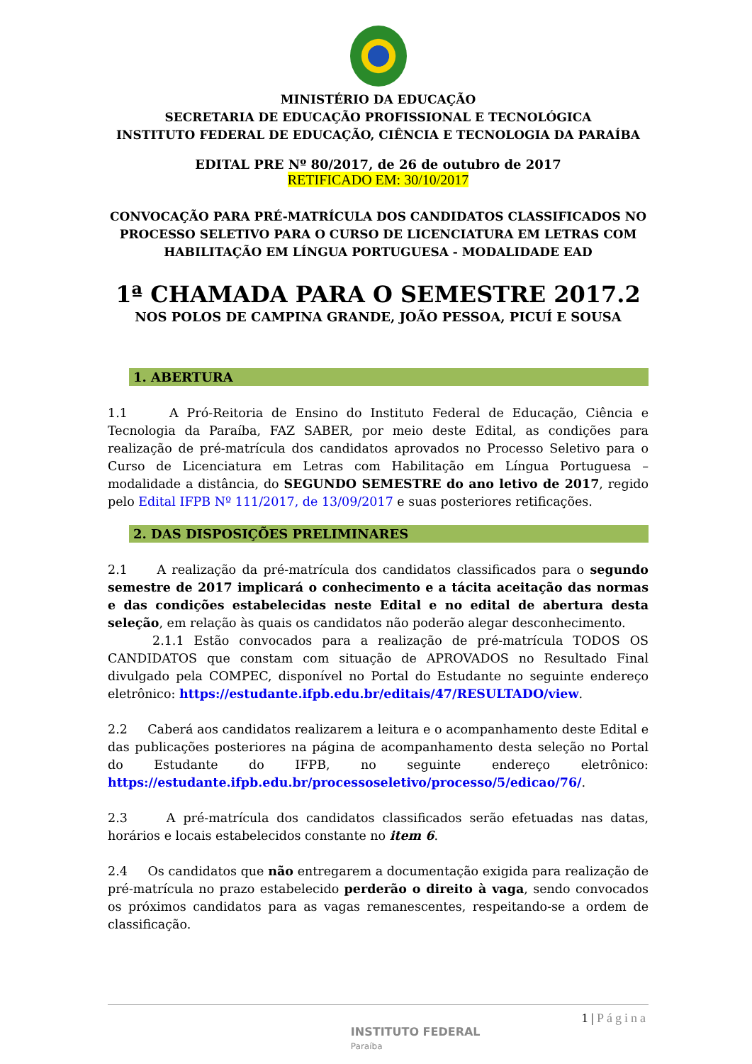MINISTÉRIO DA EDUCAÇÃO
SECRETARIA DE EDUCAÇÃO PROFISSIONAL E TECNOLÓGICA
INSTITUTO FEDERAL DE EDUCAÇÃO, CIÊNCIA E TECNOLOGIA DA PARAÍBA
EDITAL PRE Nº 80/2017, de 26 de outubro de 2017
RETIFICADO EM: 30/10/2017
CONVOCAÇÃO PARA PRÉ-MATRÍCULA DOS CANDIDATOS CLASSIFICADOS NO PROCESSO SELETIVO PARA O CURSO DE LICENCIATURA EM LETRAS COM HABILITAÇÃO EM LÍNGUA PORTUGUESA - MODALIDADE EAD
1ª CHAMADA PARA O SEMESTRE 2017.2
NOS POLOS DE CAMPINA GRANDE, JOÃO PESSOA, PICUÍ E SOUSA
1. ABERTURA
1.1 A Pró-Reitoria de Ensino do Instituto Federal de Educação, Ciência e Tecnologia da Paraíba, FAZ SABER, por meio deste Edital, as condições para realização de pré-matrícula dos candidatos aprovados no Processo Seletivo para o Curso de Licenciatura em Letras com Habilitação em Língua Portuguesa – modalidade a distância, do SEGUNDO SEMESTRE do ano letivo de 2017, regido pelo Edital IFPB Nº 111/2017, de 13/09/2017 e suas posteriores retificações.
2. DAS DISPOSIÇÕES PRELIMINARES
2.1 A realização da pré-matrícula dos candidatos classificados para o segundo semestre de 2017 implicará o conhecimento e a tácita aceitação das normas e das condições estabelecidas neste Edital e no edital de abertura desta seleção, em relação às quais os candidatos não poderão alegar desconhecimento.
2.1.1 Estão convocados para a realização de pré-matrícula TODOS OS CANDIDATOS que constam com situação de APROVADOS no Resultado Final divulgado pela COMPEC, disponível no Portal do Estudante no seguinte endereço eletrônico: https://estudante.ifpb.edu.br/editais/47/RESULTADO/view.
2.2 Caberá aos candidatos realizarem a leitura e o acompanhamento deste Edital e das publicações posteriores na página de acompanhamento desta seleção no Portal do Estudante do IFPB, no seguinte endereço eletrônico: https://estudante.ifpb.edu.br/processoseletivo/processo/5/edicao/76/.
2.3 A pré-matrícula dos candidatos classificados serão efetuadas nas datas, horários e locais estabelecidos constante no item 6.
2.4 Os candidatos que não entregarem a documentação exigida para realização de pré-matrícula no prazo estabelecido perderão o direito à vaga, sendo convocados os próximos candidatos para as vagas remanescentes, respeitando-se a ordem de classificação.
INSTITUTO FEDERAL
Paraíba 1 | Página